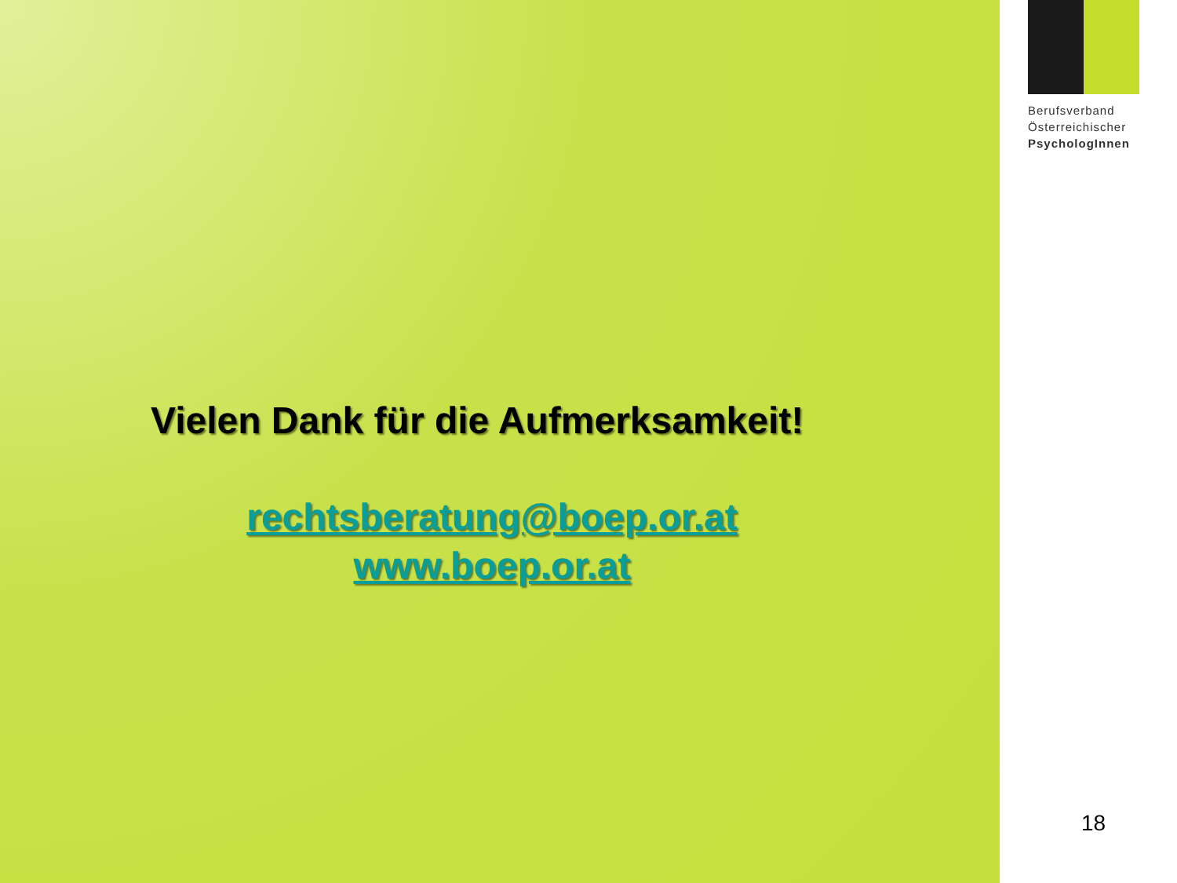Vielen Dank für die Aufmerksamkeit!
rechtsberatung@boep.or.at
www.boep.or.at
Berufsverband
Österreichischer
PsychologInnen
18